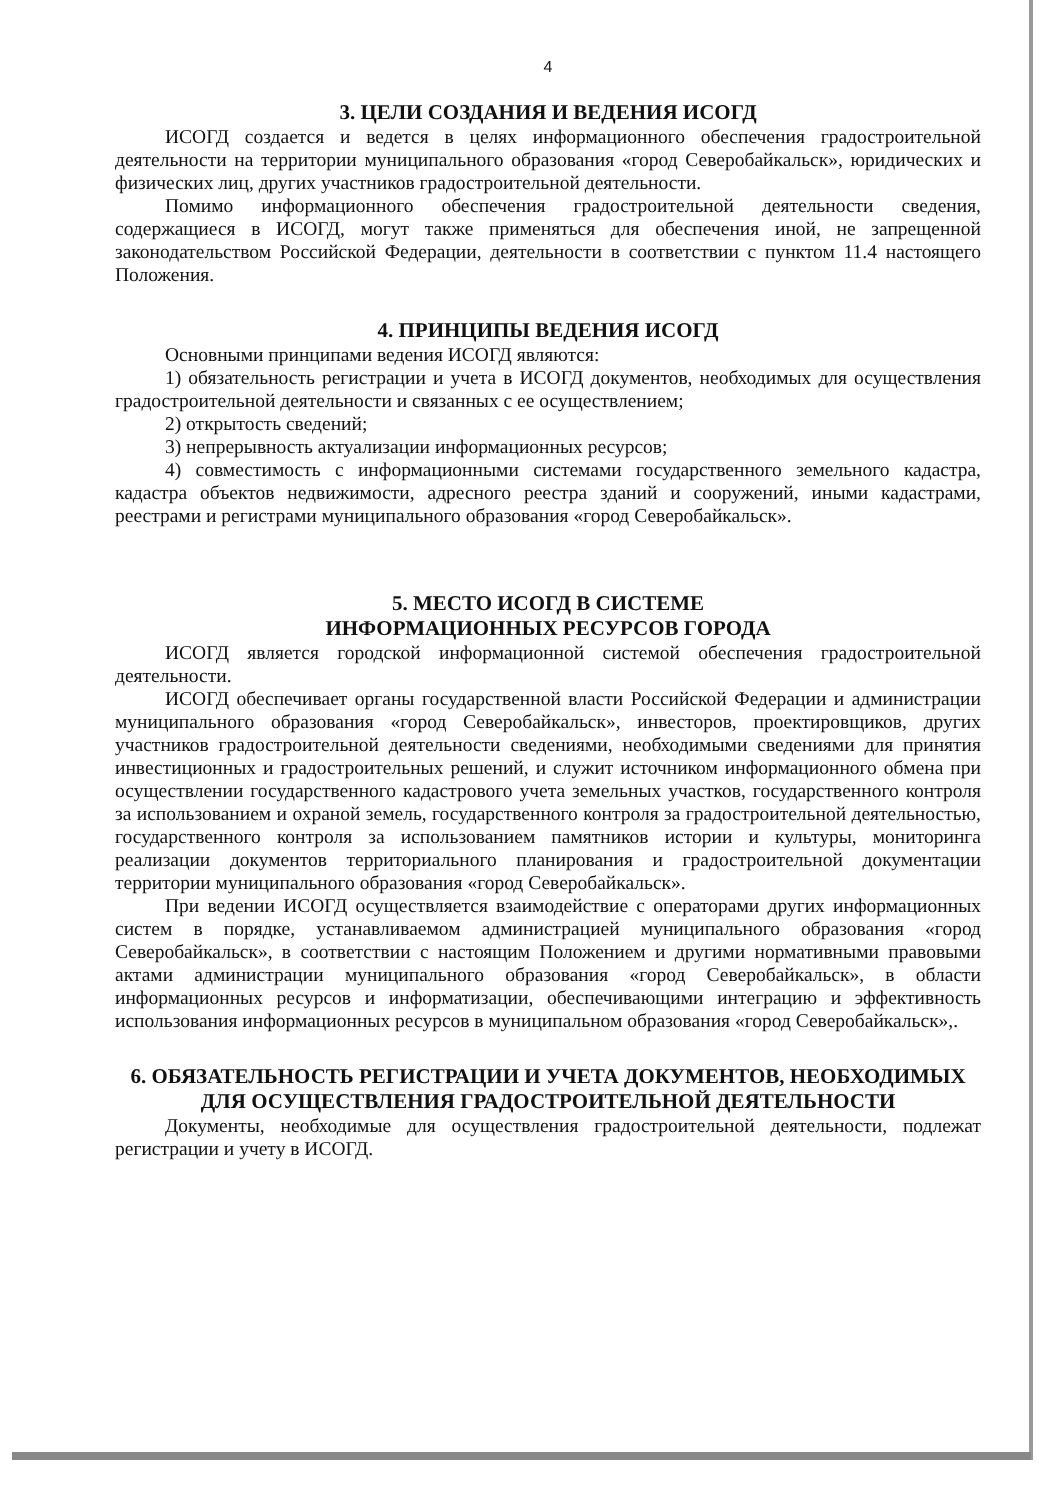4
3. ЦЕЛИ СОЗДАНИЯ И ВЕДЕНИЯ ИСОГД
ИСОГД создается и ведется в целях информационного обеспечения градостроительной деятельности на территории муниципального образования «город Северобайкальск», юридических и физических лиц, других участников градостроительной деятельности.
Помимо информационного обеспечения градостроительной деятельности сведения, содержащиеся в ИСОГД, могут также применяться для обеспечения иной, не запрещенной законодательством Российской Федерации, деятельности в соответствии с пунктом 11.4 настоящего Положения.
4. ПРИНЦИПЫ ВЕДЕНИЯ ИСОГД
Основными принципами ведения ИСОГД являются:
1) обязательность регистрации и учета в ИСОГД документов, необходимых для осуществления градостроительной деятельности и связанных с ее осуществлением;
2) открытость сведений;
3) непрерывность актуализации информационных ресурсов;
4) совместимость с информационными системами государственного земельного кадастра, кадастра объектов недвижимости, адресного реестра зданий и сооружений, иными кадастрами, реестрами и регистрами муниципального образования «город Северобайкальск».
5. МЕСТО ИСОГД В СИСТЕМЕ
ИНФОРМАЦИОННЫХ РЕСУРСОВ ГОРОДА
ИСОГД является городской информационной системой обеспечения градостроительной деятельности.
ИСОГД обеспечивает органы государственной власти Российской Федерации и администрации муниципального образования «город Северобайкальск», инвесторов, проектировщиков, других участников градостроительной деятельности сведениями, необходимыми сведениями для принятия инвестиционных и градостроительных решений, и служит источником информационного обмена при осуществлении государственного кадастрового учета земельных участков, государственного контроля за использованием и охраной земель, государственного контроля за градостроительной деятельностью, государственного контроля за использованием памятников истории и культуры, мониторинга реализации документов территориального планирования и градостроительной документации территории муниципального образования «город Северобайкальск».
При ведении ИСОГД осуществляется взаимодействие с операторами других информационных систем в порядке, устанавливаемом администрацией муниципального образования «город Северобайкальск», в соответствии с настоящим Положением и другими нормативными правовыми актами администрации муниципального образования «город Северобайкальск», в области информационных ресурсов и информатизации, обеспечивающими интеграцию и эффективность использования информационных ресурсов в муниципальном образования «город Северобайкальск»,.
6. ОБЯЗАТЕЛЬНОСТЬ РЕГИСТРАЦИИ И УЧЕТА ДОКУМЕНТОВ, НЕОБХОДИМЫХ ДЛЯ ОСУЩЕСТВЛЕНИЯ ГРАДОСТРОИТЕЛЬНОЙ ДЕЯТЕЛЬНОСТИ
Документы, необходимые для осуществления градостроительной деятельности, подлежат регистрации и учету в ИСОГД.